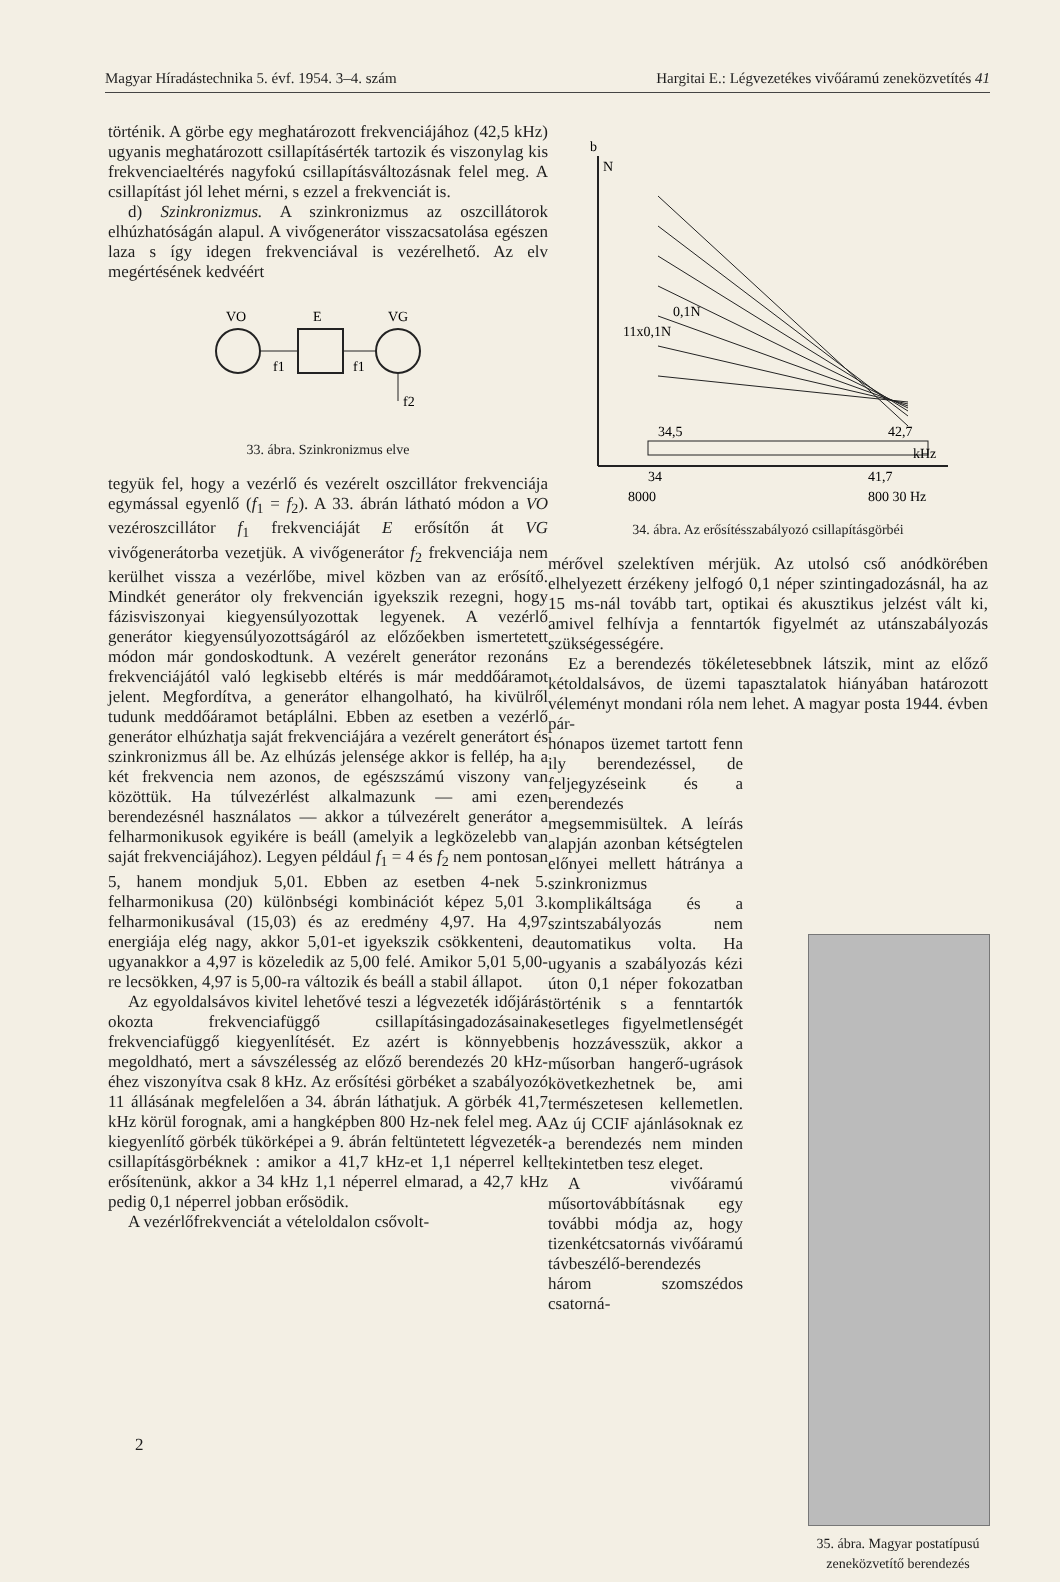Magyar Híradástechnika 5. évf. 1954. 3–4. szám Hargitai E.: Légvezetékes vivőáramú zeneközvetítés 41
történik. A görbe egy meghatározott frekvenciájához (42,5 kHz) ugyanis meghatározott csillapításérték tartozik és viszonylag kis frekvenciaeltérés nagyfokú csillapításváltozásnak felel meg. A csillapítást jól lehet mérni, s ezzel a frekvenciát is.
d) Szinkronizmus. A szinkronizmus az oszcillátorok elhúzhatóságán alapul. A vivőgenerátor visszacsatolása egészen laza s így idegen frekvenciával is vezérelhető. Az elv megértésének kedvéért
VO
E
VG
f1
f1
f2
33. ábra. Szinkronizmus elve
tegyük fel, hogy a vezérlő és vezérelt oszcillátor frekvenciája egymással egyenlő (f<sub>1</sub> = f<sub>2</sub>). A 33. ábrán látható módon a VO vezéroszcillátor f<sub>1</sub> frekvenciáját E erősítőn át VG vivőgenerátorba vezetjük. A vivőgenerátor f<sub>2</sub> frekvenciája nem kerülhet vissza a vezérlőbe, mivel közben van az erősítő. Mindkét generátor oly frekvencián igyekszik rezegni, hogy fázisviszonyai kiegyensúlyozottak legyenek. A vezérlő generátor kiegyensúlyozottságáról az előzőekben ismertetett módon már gondoskodtunk. A vezérelt generátor rezonáns frekvenciájától való legkisebb eltérés is már meddőáramot jelent. Megfordítva, a generátor elhangolható, ha kivülről tudunk meddőáramot betáplálni. Ebben az esetben a vezérlő generátor elhúzhatja saját frekvenciájára a vezérelt generátort és szinkronizmus áll be. Az elhúzás jelensége akkor is fellép, ha a két frekvencia nem azonos, de egészszámú viszony van közöttük. Ha túlvezérlést alkalmazunk — ami ezen berendezésnél használatos — akkor a túlvezérelt generátor a felharmonikusok egyikére is beáll (amelyik a legközelebb van saját frekvenciájához). Legyen például f<sub>1</sub> = 4 és f<sub>2</sub> nem pontosan 5, hanem mondjuk 5,01. Ebben az esetben 4-nek 5. felharmonikusa (20) különbségi kombinációt képez 5,01 3. felharmonikusával (15,03) és az eredmény 4,97. Ha 4,97 energiája elég nagy, akkor 5,01-et igyekszik csökkenteni, de ugyanakkor a 4,97 is közeledik az 5,00 felé. Amikor 5,01 5,00-re lecsökken, 4,97 is 5,00-ra változik és beáll a stabil állapot.
Az egyoldalsávos kivitel lehetővé teszi a légvezeték időjárás okozta frekvenciafüggő csillapításingadozásainak frekvenciafüggő kiegyenlítését. Ez azért is könnyebben megoldható, mert a sávszélesség az előző berendezés 20 kHz-éhez viszonyítva csak 8 kHz. Az erősítési görbéket a szabályozó 11 állásának megfelelően a 34. ábrán láthatjuk. A görbék 41,7 kHz körül forognak, ami a hangképben 800 Hz-nek felel meg. A kiegyenlítő görbék tükörképei a 9. ábrán feltüntetett légvezeték-csillapításgörbéknek : amikor a 41,7 kHz-et 1,1 néperrel kell erősítenünk, akkor a 34 kHz 1,1 néperrel elmarad, a 42,7 kHz pedig 0,1 néperrel jobban erősödik.
A vezérlőfrekvenciát a vételoldalon csővolt-
b
N
34,5
42,7
kHz
34
41,7
8000
800 30 Hz
11x0,1N
0,1N
34. ábra. Az erősítésszabályozó csillapításgörbéi
mérővel szelektíven mérjük. Az utolsó cső anódkörében elhelyezett érzékeny jelfogó 0,1 néper szintingadozásnál, ha az 15 ms-nál tovább tart, optikai és akusztikus jelzést vált ki, amivel felhívja a fenntartók figyelmét az utánszabályozás szükségességére.
Ez a berendezés tökéletesebbnek látszik, mint az előző kétoldalsávos, de üzemi tapasztalatok hiányában határozott véleményt mondani róla nem lehet. A magyar posta 1944. évben pár-
hónapos üzemet tartott fenn ily berendezéssel, de feljegyzéseink és a berendezés megsemmisültek. A leírás alapján azonban kétségtelen előnyei mellett hátránya a szinkronizmus komplikáltsága és a szintszabályozás nem automatikus volta. Ha ugyanis a szabályozás kézi úton 0,1 néper fokozatban történik s a fenntartók esetleges figyelmetlenségét is hozzávesszük, akkor a műsorban hangerő-ugrások következhetnek be, ami természetesen kellemetlen. Az új CCIF ajánlásoknak ez a berendezés nem minden tekintetben tesz eleget.
A vivőáramú műsortovábbításnak egy további módja az, hogy tizenkétcsatornás vivőáramú távbeszélő-berendezés három szomszédos csatorná-
35. ábra. Magyar postatípusú zeneközvetítő berendezés
2